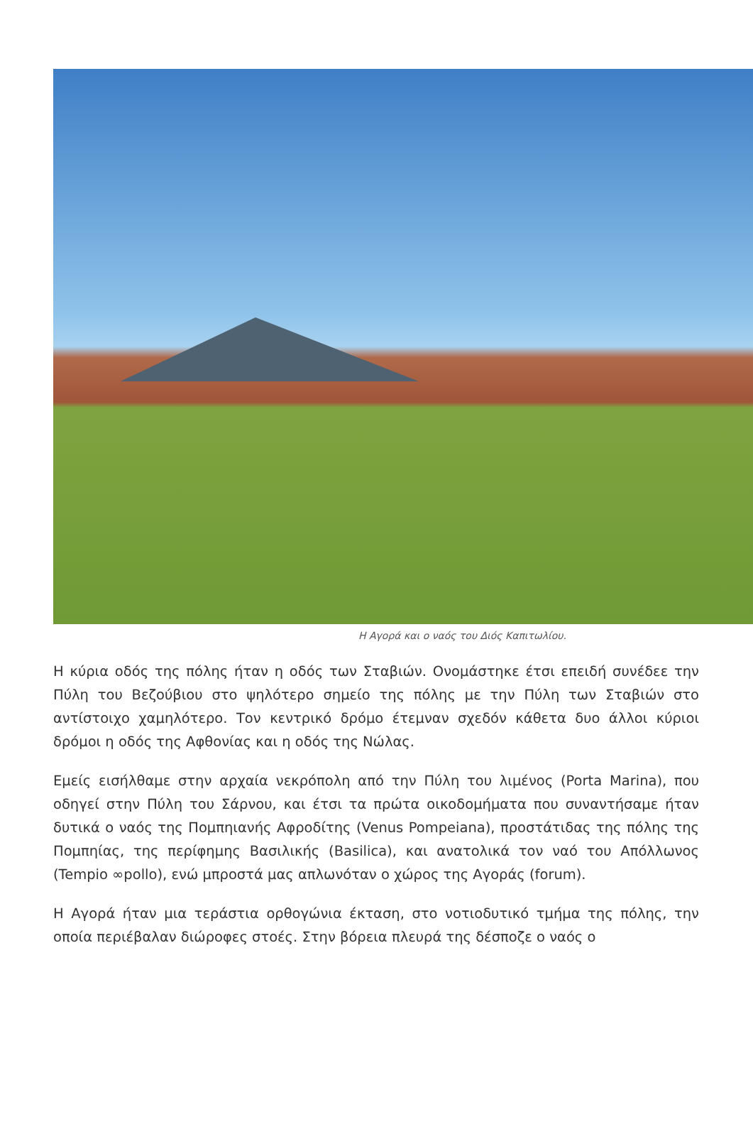Η Αγορά και ο ναός του Διός Καπιτωλίου.
Η κύρια οδός της πόλης ήταν η οδός των Σταβιών. Ονομάστηκε έτσι επειδή συνέδεε την Πύλη του Βεζούβιου στο ψηλότερο σημείο της πόλης με την Πύλη των Σταβιών στο αντίστοιχο χαμηλότερο. Τον κεντρικό δρόμο έτεμναν σχεδόν κάθετα δυο άλλοι κύριοι δρόμοι η οδός της Αφθονίας και η οδός της Νώλας.
Εμείς εισήλθαμε στην αρχαία νεκρόπολη από την Πύλη του λιμένος (Porta Marina), που οδηγεί στην Πύλη του Σάρνου, και έτσι τα πρώτα οικοδομήματα που συναντήσαμε ήταν δυτικά ο ναός της Πομπηιανής Αφροδίτης (Venus Pompeiana), προστάτιδας της πόλης της Πομπηίας, της περίφημης Βασιλικής (Basilica), και ανατολικά τον ναό του Απόλλωνος (Tempio ∞pollo), ενώ μπροστά μας απλωνόταν ο χώρος της Αγοράς (forum).
Η Αγορά ήταν μια τεράστια ορθογώνια έκταση, στο νοτιοδυτικό τμήμα της πόλης, την οποία περιέβαλαν διώροφες στοές. Στην βόρεια πλευρά της δέσποζε ο ναός ο